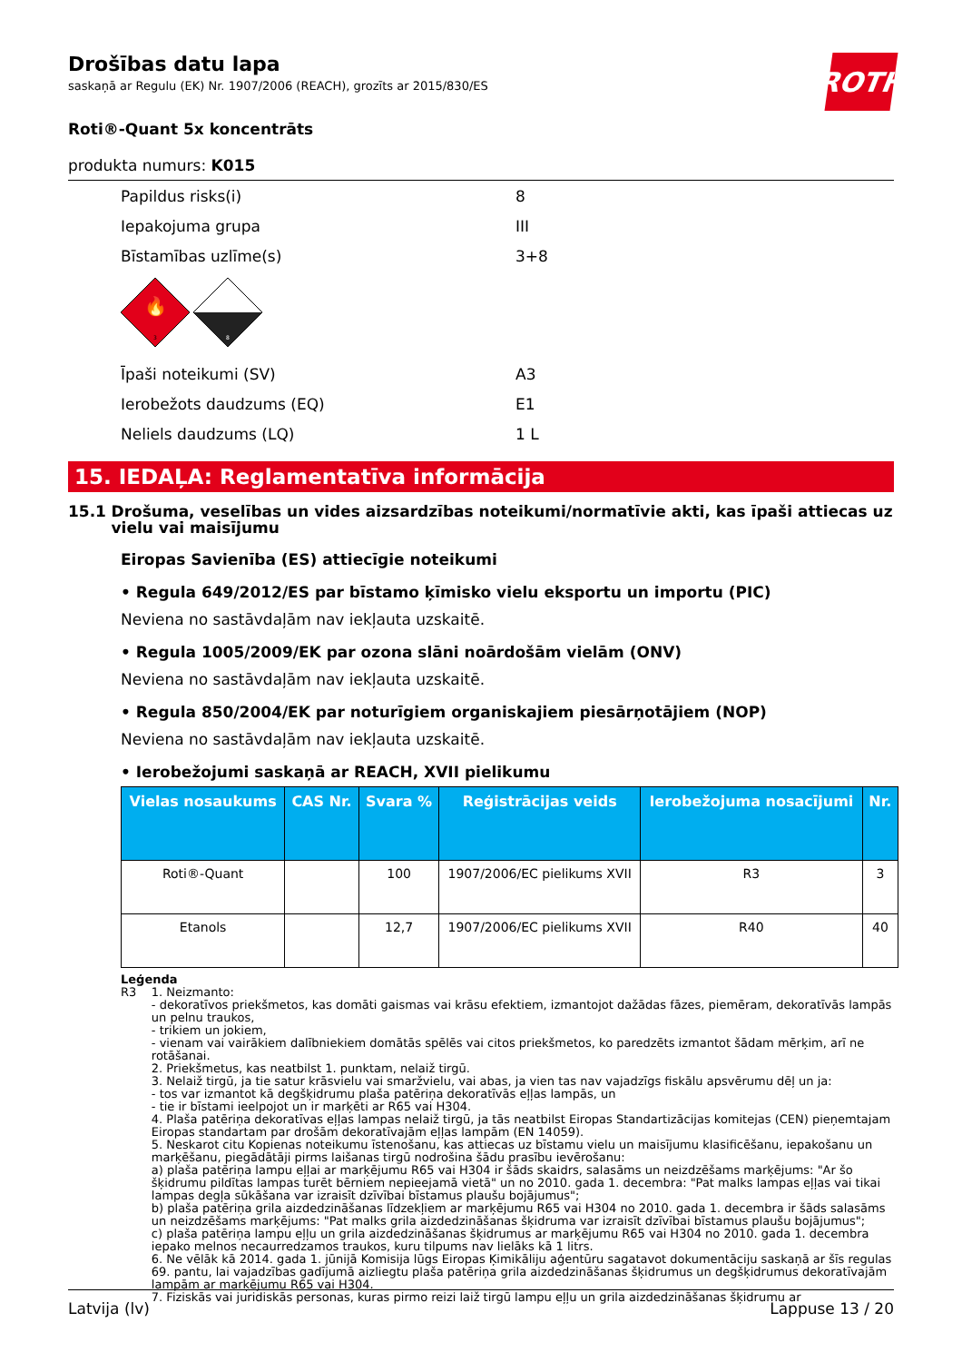Drošības datu lapa
saskaņā ar Regulu (EK) Nr. 1907/2006 (REACH), grozīts ar 2015/830/ES
ROTH
Roti®-Quant 5x koncentrāts
produkta numurs: K015
Papildus risks(i) 8
Iepakojuma grupa III
Bīstamības uzlīme(s) 3+8
🔥
3
8
Īpaši noteikumi (SV) A3
Ierobežots daudzums (EQ) E1
Neliels daudzums (LQ) 1 L
15. IEDAĻA: Reglamentatīva informācija
15.1 Drošuma, veselības un vides aizsardzības noteikumi/normatīvie akti, kas īpaši attiecas uz vielu vai maisījumu
Eiropas Savienība (ES) attiecīgie noteikumi
• Regula 649/2012/ES par bīstamo ķīmisko vielu eksportu un importu (PIC)
Neviena no sastāvdaļām nav iekļauta uzskaitē.
• Regula 1005/2009/EK par ozona slāni noārdošām vielām (ONV)
Neviena no sastāvdaļām nav iekļauta uzskaitē.
• Regula 850/2004/EK par noturīgiem organiskajiem piesārņotājiem (NOP)
Neviena no sastāvdaļām nav iekļauta uzskaitē.
• Ierobežojumi saskaņā ar REACH, XVII pielikumu
| Vielas nosaukums | CAS Nr. | Svara % | Reģistrācijas veids | Ierobežojuma nosacījumi | Nr. |
| --- | --- | --- | --- | --- | --- |
| Roti®-Quant | | 100 | 1907/2006/EC pielikums XVII | R3 | 3 |
| Etanols | | 12,7 | 1907/2006/EC pielikums XVII | R40 | 40 |
Leģenda
R3 1. Neizmanto:
- dekoratīvos priekšmetos, kas domāti gaismas vai krāsu efektiem, izmantojot dažādas fāzes, piemēram, dekoratīvās lampās un pelnu traukos,
- trikiem un jokiem,
- vienam vai vairākiem dalībniekiem domātās spēlēs vai citos priekšmetos, ko paredzēts izmantot šādam mērķim, arī ne rotāšanai.
2. Priekšmetus, kas neatbilst 1. punktam, nelaiž tirgū.
3. Nelaiž tirgū, ja tie satur krāsvielu vai smaržvielu, vai abas, ja vien tas nav vajadzīgs fiskālu apsvērumu dēļ un ja:
- tos var izmantot kā degšķidrumu plaša patēriņa dekoratīvās eļļas lampās, un
- tie ir bīstami ieelpojot un ir marķēti ar R65 vai H304.
4. Plaša patēriņa dekoratīvas eļļas lampas nelaiž tirgū, ja tās neatbilst Eiropas Standartizācijas komitejas (CEN) pieņemtajam Eiropas standartam par drošām dekoratīvajām eļļas lampām (EN 14059).
5. Neskarot citu Kopienas noteikumu īstenošanu, kas attiecas uz bīstamu vielu un maisījumu klasificēšanu, iepakošanu un marķēšanu, piegādātāji pirms laišanas tirgū nodrošina šādu prasību ievērošanu:
a) plaša patēriņa lampu eļļai ar marķējumu R65 vai H304 ir šāds skaidrs, salasāms un neizdzēšams marķējums: "Ar šo šķidrumu pildītas lampas turēt bērniem nepieejamā vietā" un no 2010. gada 1. decembra: "Pat malks lampas eļļas vai tikai lampas degļa sūkāšana var izraisīt dzīvībai bīstamus plaušu bojājumus";
b) plaša patēriņa grila aizdedzināšanas līdzekļiem ar marķējumu R65 vai H304 no 2010. gada 1. decembra ir šāds salasāms un neizdzēšams marķējums: "Pat malks grila aizdedzināšanas šķidruma var izraisīt dzīvībai bīstamus plaušu bojājumus";
c) plaša patēriņa lampu eļļu un grila aizdedzināšanas šķidrumus ar marķējumu R65 vai H304 no 2010. gada 1. decembra iepako melnos necaurredzamos traukos, kuru tilpums nav lielāks kā 1 litrs.
6. Ne vēlāk kā 2014. gada 1. jūnijā Komisija lūgs Eiropas Ķimikāliju aģentūru sagatavot dokumentāciju saskaņā ar šīs regulas 69. pantu, lai vajadzības gadījumā aizliegtu plaša patēriņa grila aizdedzināšanas šķidrumus un degšķidrumus dekoratīvajām lampām ar marķējumu R65 vai H304.
7. Fiziskās vai juridiskās personas, kuras pirmo reizi laiž tirgū lampu eļļu un grila aizdedzināšanas šķidrumu ar
Latvija (lv) Lappuse 13 / 20